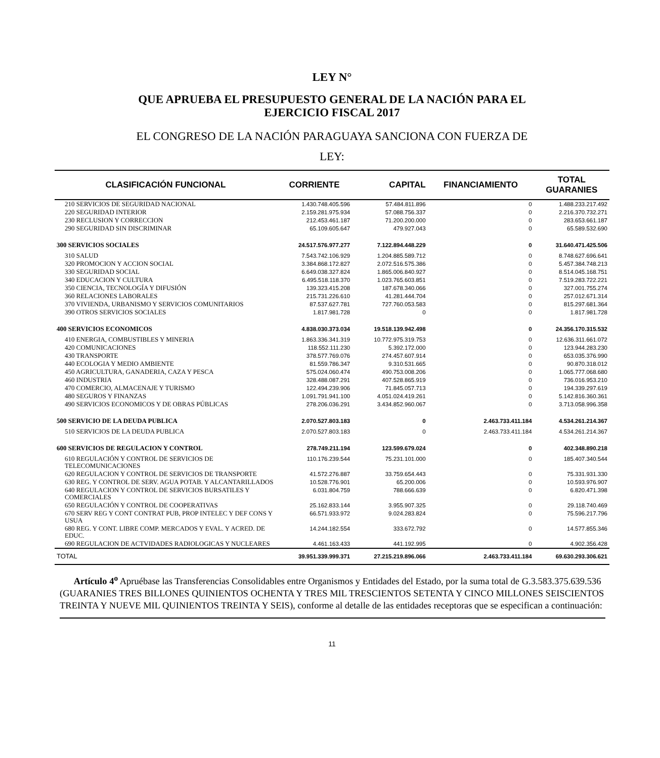LEY N°
QUE APRUEBA EL PRESUPUESTO GENERAL DE LA NACIÓN PARA EL
EJERCICIO FISCAL 2017
EL CONGRESO DE LA NACIÓN PARAGUAYA SANCIONA CON FUERZA DE
LEY:
| CLASIFICACIÓN FUNCIONAL | CORRIENTE | CAPITAL | FINANCIAMIENTO | TOTAL GUARANIES |
| --- | --- | --- | --- | --- |
| 210 SERVICIOS DE SEGURIDAD NACIONAL | 1.430.748.405.596 | 57.484.811.896 | 0 | 1.488.233.217.492 |
| 220 SEGURIDAD INTERIOR | 2.159.281.975.934 | 57.088.756.337 | 0 | 2.216.370.732.271 |
| 230 RECLUSION Y CORRECCION | 212.453.461.187 | 71.200.200.000 | 0 | 283.653.661.187 |
| 290 SEGURIDAD SIN DISCRIMINAR | 65.109.605.647 | 479.927.043 | 0 | 65.589.532.690 |
| 300 SERVICIOS SOCIALES | 24.517.576.977.277 | 7.122.894.448.229 | 0 | 31.640.471.425.506 |
| 310 SALUD | 7.543.742.106.929 | 1.204.885.589.712 | 0 | 8.748.627.696.641 |
| 320 PROMOCION Y ACCION SOCIAL | 3.384.868.172.827 | 2.072.516.575.386 | 0 | 5.457.384.748.213 |
| 330 SEGURIDAD SOCIAL | 6.649.038.327.824 | 1.865.006.840.927 | 0 | 8.514.045.168.751 |
| 340 EDUCACION Y CULTURA | 6.495.518.118.370 | 1.023.765.603.851 | 0 | 7.519.283.722.221 |
| 350 CIENCIA, TECNOLOGÍA Y DIFUSIÓN | 139.323.415.208 | 187.678.340.066 | 0 | 327.001.755.274 |
| 360 RELACIONES LABORALES | 215.731.226.610 | 41.281.444.704 | 0 | 257.012.671.314 |
| 370 VIVIENDA, URBANISMO Y SERVICIOS COMUNITARIOS | 87.537.627.781 | 727.760.053.583 | 0 | 815.297.681.364 |
| 390 OTROS SERVICIOS SOCIALES | 1.817.981.728 | 0 | 0 | 1.817.981.728 |
| 400 SERVICIOS ECONOMICOS | 4.838.030.373.034 | 19.518.139.942.498 | 0 | 24.356.170.315.532 |
| 410 ENERGIA, COMBUSTIBLES Y MINERIA | 1.863.336.341.319 | 10.772.975.319.753 | 0 | 12.636.311.661.072 |
| 420 COMUNICACIONES | 118.552.111.230 | 5.392.172.000 | 0 | 123.944.283.230 |
| 430 TRANSPORTE | 378.577.769.076 | 274.457.607.914 | 0 | 653.035.376.990 |
| 440 ECOLOGIA Y MEDIO AMBIENTE | 81.559.786.347 | 9.310.531.665 | 0 | 90.870.318.012 |
| 450 AGRICULTURA, GANADERIA, CAZA Y PESCA | 575.024.060.474 | 490.753.008.206 | 0 | 1.065.777.068.680 |
| 460 INDUSTRIA | 328.488.087.291 | 407.528.865.919 | 0 | 736.016.953.210 |
| 470 COMERCIO, ALMACENAJE Y TURISMO | 122.494.239.906 | 71.845.057.713 | 0 | 194.339.297.619 |
| 480 SEGUROS Y FINANZAS | 1.091.791.941.100 | 4.051.024.419.261 | 0 | 5.142.816.360.361 |
| 490 SERVICIOS ECONOMICOS Y DE OBRAS PÚBLICAS | 278.206.036.291 | 3.434.852.960.067 | 0 | 3.713.058.996.358 |
| 500 SERVICIO DE LA DEUDA PUBLICA | 2.070.527.803.183 | 0 | 2.463.733.411.184 | 4.534.261.214.367 |
| 510 SERVICIOS DE LA DEUDA PUBLICA | 2.070.527.803.183 | 0 | 2.463.733.411.184 | 4.534.261.214.367 |
| 600 SERVICIOS DE REGULACION Y CONTROL | 278.749.211.194 | 123.599.679.024 | 0 | 402.348.890.218 |
| 610 REGULACIÓN Y CONTROL DE SERVICIOS DE TELECOMUNICACIONES | 110.176.239.544 | 75.231.101.000 | 0 | 185.407.340.544 |
| 620 REGULACION Y CONTROL DE SERVICIOS DE TRANSPORTE | 41.572.276.887 | 33.759.654.443 | 0 | 75.331.931.330 |
| 630 REG. Y CONTROL DE SERV. AGUA POTAB. Y ALCANTARILLADOS | 10.528.776.901 | 65.200.006 | 0 | 10.593.976.907 |
| 640 REGULACION Y CONTROL DE SERVICIOS BURSATILES Y COMERCIALES | 6.031.804.759 | 788.666.639 | 0 | 6.820.471.398 |
| 650 REGULACIÓN Y CONTROL DE COOPERATIVAS | 25.162.833.144 | 3.955.907.325 | 0 | 29.118.740.469 |
| 670 SERV REG Y CONT CONTRAT PUB, PROP INTELEC Y DEF CONS Y USUA | 66.571.933.972 | 9.024.283.824 | 0 | 75.596.217.796 |
| 680 REG. Y CONT. LIBRE COMP. MERCADOS Y EVAL. Y ACRED. DE EDUC. | 14.244.182.554 | 333.672.792 | 0 | 14.577.855.346 |
| 690 REGULACION DE ACTVIDADES RADIOLOGICAS Y NUCLEARES | 4.461.163.433 | 441.192.995 | 0 | 4.902.356.428 |
| TOTAL | 39.951.339.999.371 | 27.215.219.896.066 | 2.463.733.411.184 | 69.630.293.306.621 |
Artículo 4<sup>o</sup> Apruébase las Transferencias Consolidables entre Organismos y Entidades del Estado, por la suma total de G.3.583.375.639.536 (GUARANIES TRES BILLONES QUINIENTOS OCHENTA Y TRES MIL TRESCIENTOS SETENTA Y CINCO MILLONES SEISCIENTOS TREINTA Y NUEVE MIL QUINIENTOS TREINTA Y SEIS), conforme al detalle de las entidades receptoras que se especifican a continuación:
11